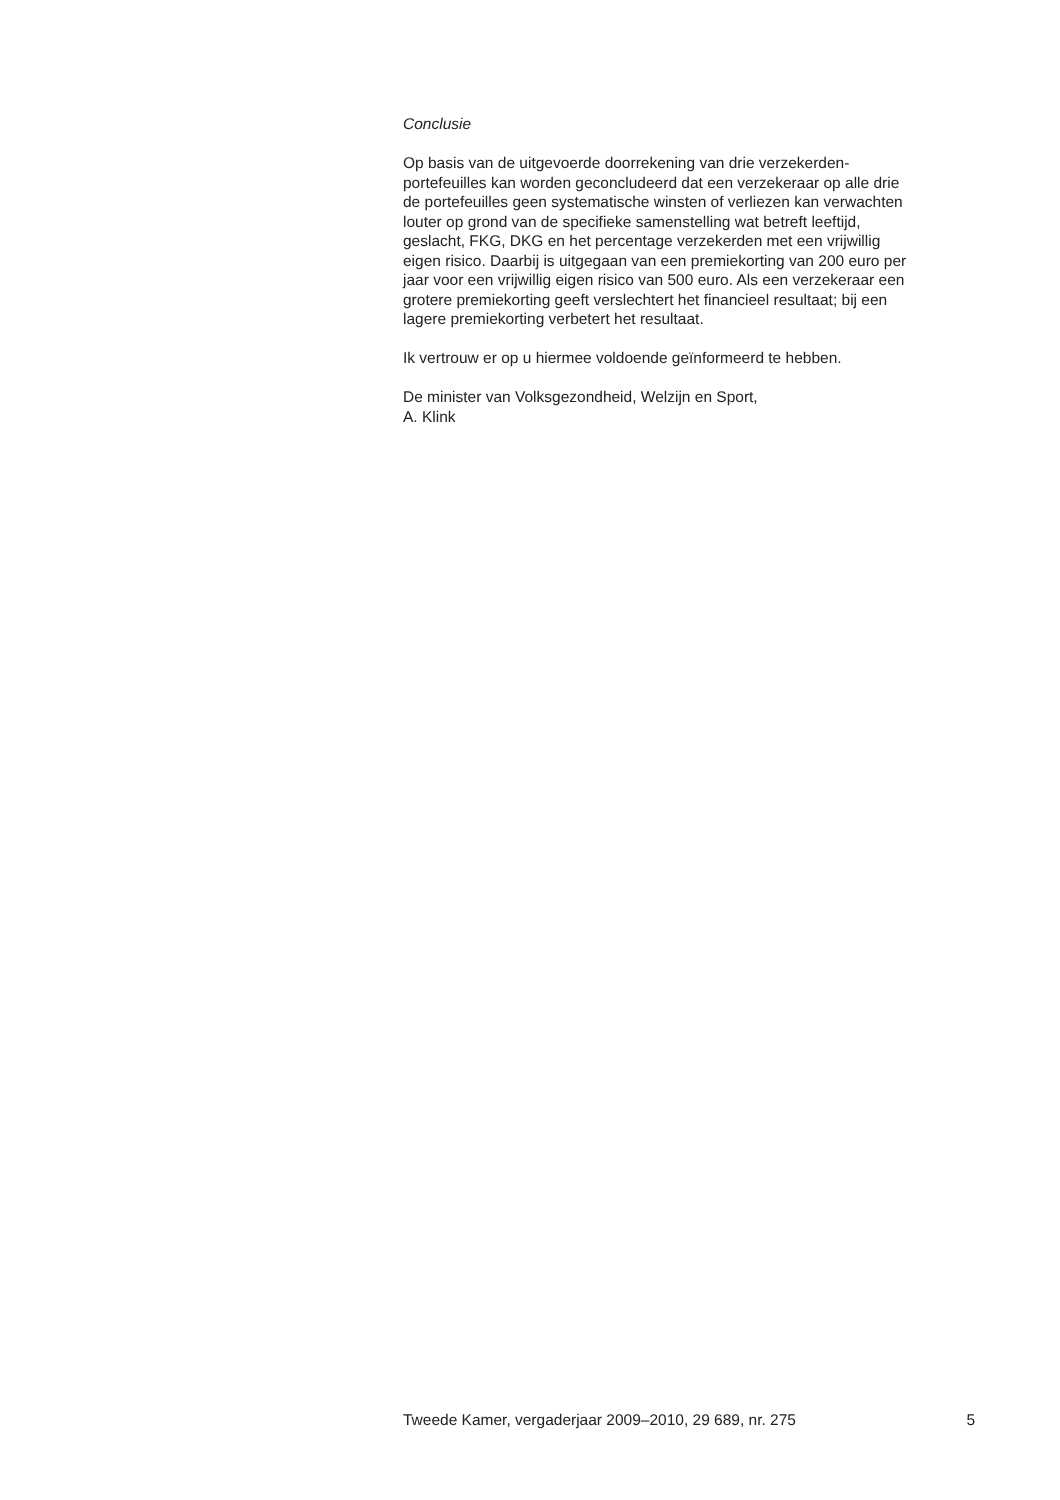Conclusie
Op basis van de uitgevoerde doorrekening van drie verzekerden-
portefeuilles kan worden geconcludeerd dat een verzekeraar op alle drie
de portefeuilles geen systematische winsten of verliezen kan verwachten
louter op grond van de specifieke samenstelling wat betreft leeftijd,
geslacht, FKG, DKG en het percentage verzekerden met een vrijwillig
eigen risico. Daarbij is uitgegaan van een premiekorting van 200 euro per
jaar voor een vrijwillig eigen risico van 500 euro. Als een verzekeraar een
grotere premiekorting geeft verslechtert het financieel resultaat; bij een
lagere premiekorting verbetert het resultaat.
Ik vertrouw er op u hiermee voldoende geïnformeerd te hebben.
De minister van Volksgezondheid, Welzijn en Sport,
A. Klink
Tweede Kamer, vergaderjaar 2009–2010, 29 689, nr. 275 5